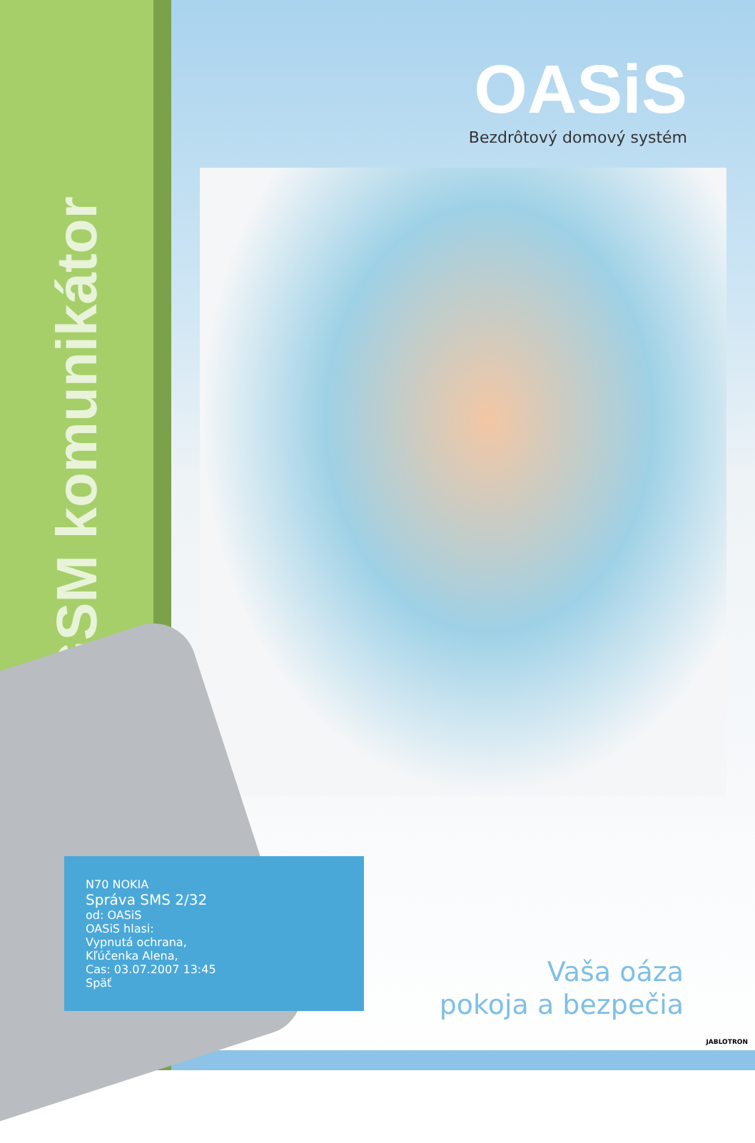GSM komunikátor
OASiS
Bezdrôtový domový systém
Vaša oáza
pokoja a bezpečia
JABLOTRON
N70 NOKIA
Správa SMS 2/32
od: OASiS
OASiS hlasi:
Vypnutá ochrana,
Kľúčenka Alena,
Cas: 03.07.2007 13:45
Späť